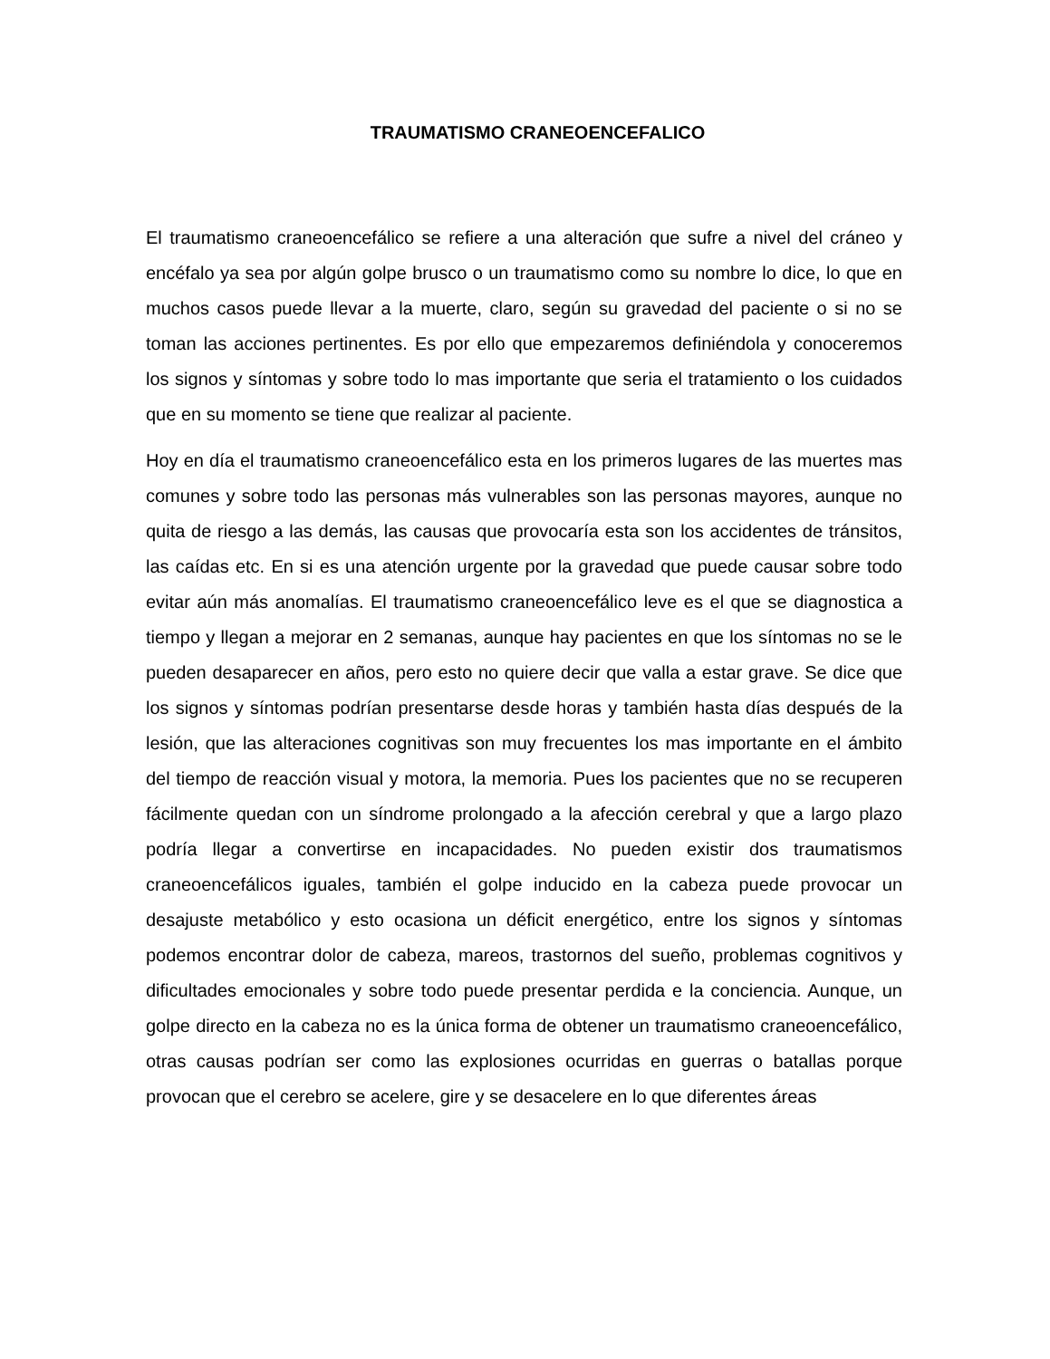TRAUMATISMO CRANEOENCEFALICO
El traumatismo craneoencefálico se refiere a una alteración que sufre a nivel del cráneo y encéfalo ya sea por algún golpe brusco o un traumatismo como su nombre lo dice, lo que en muchos casos puede llevar a la muerte, claro, según su gravedad del paciente o si no se toman las acciones pertinentes. Es por ello que empezaremos definiéndola y conoceremos los signos y síntomas y sobre todo lo mas importante que seria el tratamiento o los cuidados que en su momento se tiene que realizar al paciente.
Hoy en día el traumatismo craneoencefálico esta en los primeros lugares de las muertes mas comunes y sobre todo las personas más vulnerables son las personas mayores, aunque no quita de riesgo a las demás, las causas que provocaría esta son los accidentes de tránsitos, las caídas etc. En si es una atención urgente por la gravedad que puede causar sobre todo evitar aún más anomalías. El traumatismo craneoencefálico leve es el que se diagnostica a tiempo y llegan a mejorar en 2 semanas, aunque hay pacientes en que los síntomas no se le pueden desaparecer en años, pero esto no quiere decir que valla a estar grave. Se dice que los signos y síntomas podrían presentarse desde horas y también hasta días después de la lesión, que las alteraciones cognitivas son muy frecuentes los mas importante en el ámbito del tiempo de reacción visual y motora, la memoria. Pues los pacientes que no se recuperen fácilmente quedan con un síndrome prolongado a la afección cerebral y que a largo plazo podría llegar a convertirse en incapacidades. No pueden existir dos traumatismos craneoencefálicos iguales, también el golpe inducido en la cabeza puede provocar un desajuste metabólico y esto ocasiona un déficit energético, entre los signos y síntomas podemos encontrar dolor de cabeza, mareos, trastornos del sueño, problemas cognitivos y dificultades emocionales y sobre todo puede presentar perdida e la conciencia. Aunque, un golpe directo en la cabeza no es la única forma de obtener un traumatismo craneoencefálico, otras causas podrían ser como las explosiones ocurridas en guerras o batallas porque provocan que el cerebro se acelere, gire y se desacelere en lo que diferentes áreas